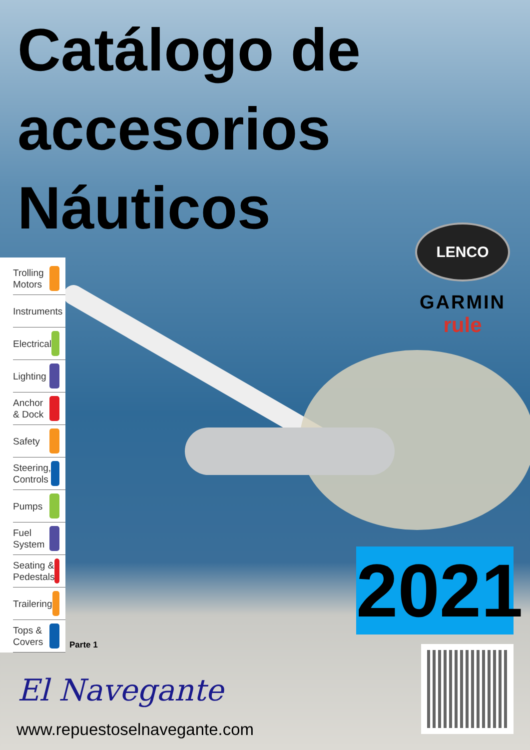Catálogo de
accesorios
Náuticos
Trolling
Motors
Instruments
Electrical
Lighting
Anchor
& Dock
Safety
Steering,
Controls
Pumps
Fuel
System
Seating &
Pedestals
Trailering
Tops &
Covers
Parte 1
LENCO
GARMIN
rule
2021
El Navegante
www.repuestoselnavegante.com